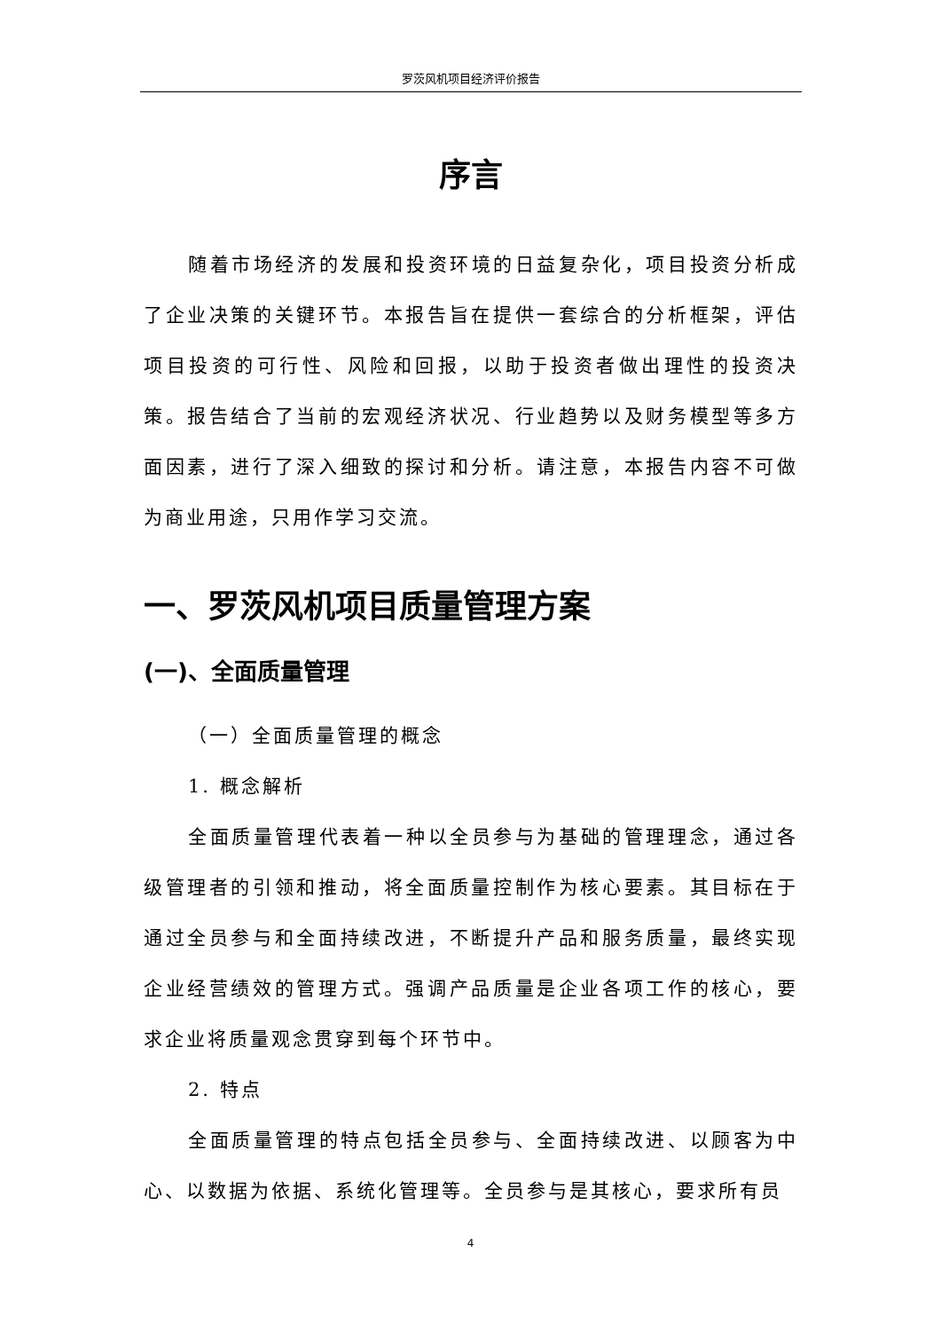罗茨风机项目经济评价报告
序言
随着市场经济的发展和投资环境的日益复杂化，项目投资分析成了企业决策的关键环节。本报告旨在提供一套综合的分析框架，评估项目投资的可行性、风险和回报，以助于投资者做出理性的投资决策。报告结合了当前的宏观经济状况、行业趋势以及财务模型等多方面因素，进行了深入细致的探讨和分析。请注意，本报告内容不可做为商业用途，只用作学习交流。
一、罗茨风机项目质量管理方案
(一)、全面质量管理
（一）全面质量管理的概念
1. 概念解析
全面质量管理代表着一种以全员参与为基础的管理理念，通过各级管理者的引领和推动，将全面质量控制作为核心要素。其目标在于通过全员参与和全面持续改进，不断提升产品和服务质量，最终实现企业经营绩效的管理方式。强调产品质量是企业各项工作的核心，要求企业将质量观念贯穿到每个环节中。
2. 特点
全面质量管理的特点包括全员参与、全面持续改进、以顾客为中心、以数据为依据、系统化管理等。全员参与是其核心，要求所有员
4